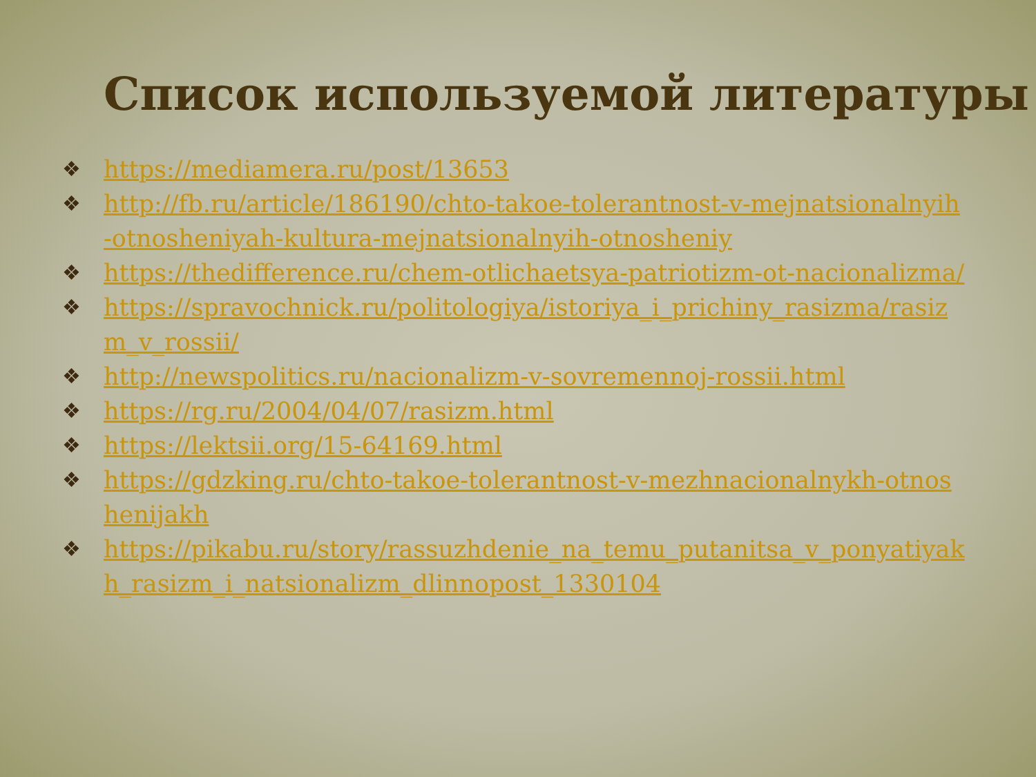Список используемой литературы
❖ https://mediamera.ru/post/13653
❖ http://fb.ru/article/186190/chto-takoe-tolerantnost-v-mejnatsionalnyih-otnosheniyah-kultura-mejnatsionalnyih-otnosheniy
❖ https://thedifference.ru/chem-otlichaetsya-patriotizm-ot-nacionalizma/
❖ https://spravochnick.ru/politologiya/istoriya_i_prichiny_rasizma/rasizm_v_rossii/
❖ http://newspolitics.ru/nacionalizm-v-sovremennoj-rossii.html
❖ https://rg.ru/2004/04/07/rasizm.html
❖ https://lektsii.org/15-64169.html
❖ https://gdzking.ru/chto-takoe-tolerantnost-v-mezhnacionalnykh-otnoshenijakh
❖ https://pikabu.ru/story/rassuzhdenie_na_temu_putanitsa_v_ponyatiyakh_rasizm_i_natsionalizm_dlinnopost_1330104